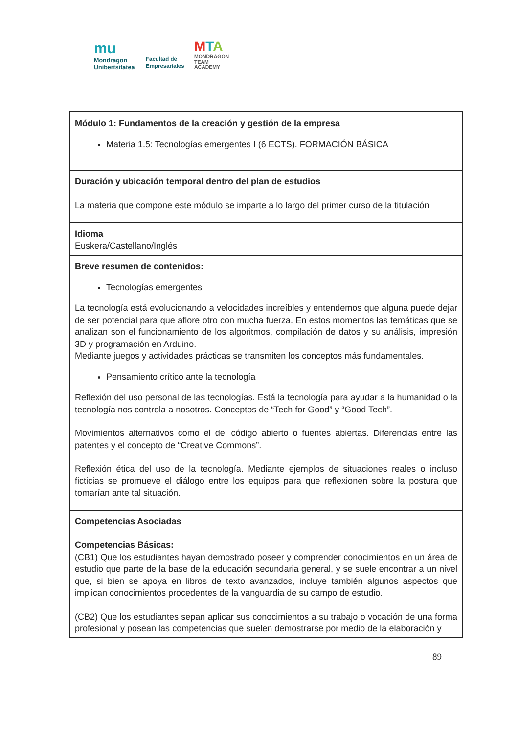mu
Mondragon
Unibertsitatea
Facultad de
Empresariales
MTA
MONDRAGON
TEAM
ACADEMY
| Módulo 1: Fundamentos de la creación y gestión de la empresa Materia 1.5: Tecnologías emergentes I (6 ECTS). FORMACIÓN BÁSICA |
| Duración y ubicación temporal dentro del plan de estudios La materia que compone este módulo se imparte a lo largo del primer curso de la titulación |
| Idioma Euskera/Castellano/Inglés |
| Breve resumen de contenidos: Tecnologías emergentes La tecnología está evolucionando a velocidades increíbles y entendemos que alguna puede dejar de ser potencial para que aflore otro con mucha fuerza. En estos momentos las temáticas que se analizan son el funcionamiento de los algoritmos, compilación de datos y su análisis, impresión 3D y programación en Arduino. Mediante juegos y actividades prácticas se transmiten los conceptos más fundamentales. Pensamiento crítico ante la tecnología Reflexión del uso personal de las tecnologías. Está la tecnología para ayudar a la humanidad o la tecnología nos controla a nosotros. Conceptos de “Tech for Good” y “Good Tech”. Movimientos alternativos como el del código abierto o fuentes abiertas. Diferencias entre las patentes y el concepto de “Creative Commons”. Reflexión ética del uso de la tecnología. Mediante ejemplos de situaciones reales o incluso ficticias se promueve el diálogo entre los equipos para que reflexionen sobre la postura que tomarían ante tal situación. |
| Competencias Asociadas Competencias Básicas: (CB1) Que los estudiantes hayan demostrado poseer y comprender conocimientos en un área de estudio que parte de la base de la educación secundaria general, y se suele encontrar a un nivel que, si bien se apoya en libros de texto avanzados, incluye también algunos aspectos que implican conocimientos procedentes de la vanguardia de su campo de estudio. (CB2) Que los estudiantes sepan aplicar sus conocimientos a su trabajo o vocación de una forma profesional y posean las competencias que suelen demostrarse por medio de la elaboración y |
89